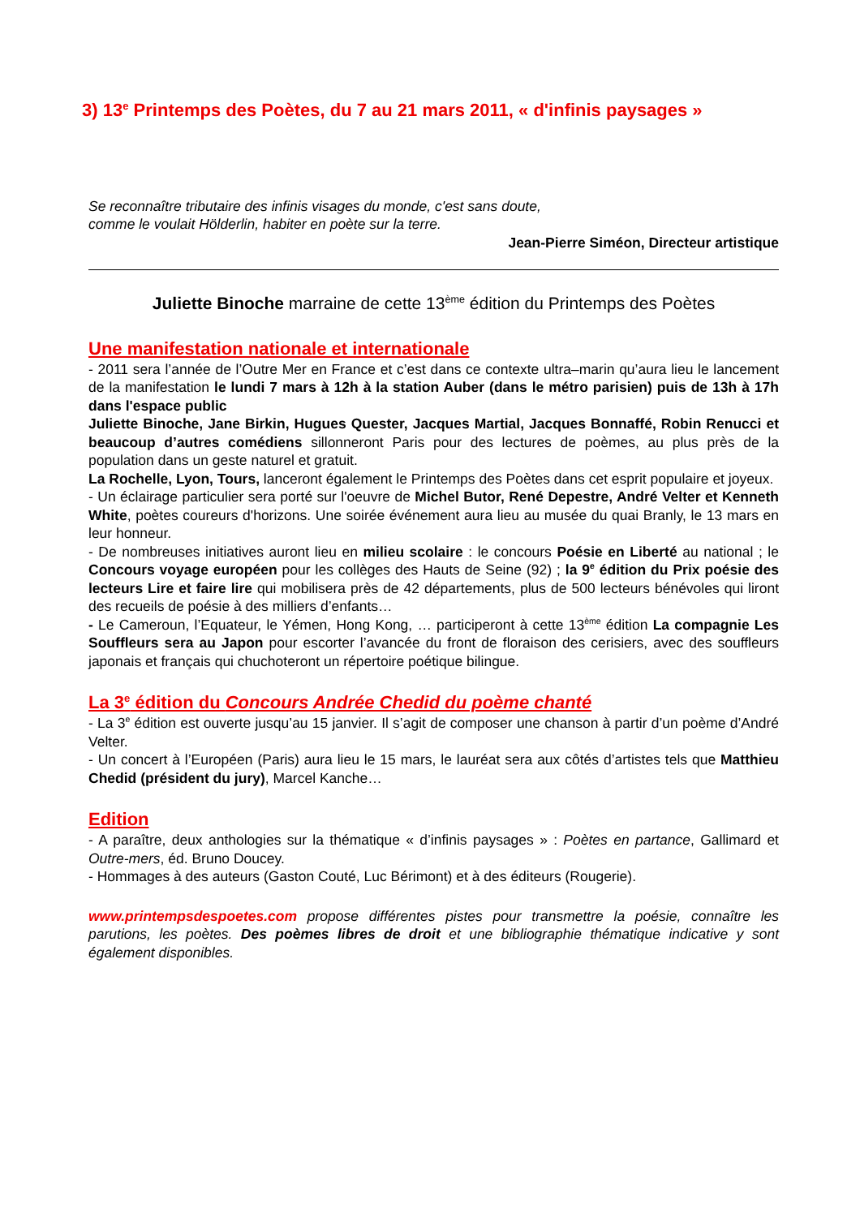3) 13<sup>e</sup> Printemps des Poètes, du 7 au 21 mars 2011, « d'infinis paysages »
Se reconnaître tributaire des infinis visages du monde, c'est sans doute,
comme le voulait Hölderlin, habiter en poète sur la terre.
Jean-Pierre Siméon, Directeur artistique
Juliette Binoche marraine de cette 13<sup>ème</sup> édition du Printemps des Poètes
Une manifestation nationale et internationale
- 2011 sera l’année de l’Outre Mer en France et c’est dans ce contexte ultra–marin qu’aura lieu le lancement de la manifestation le lundi 7 mars à 12h à la station Auber (dans le métro parisien) puis de 13h à 17h dans l'espace public
Juliette Binoche, Jane Birkin, Hugues Quester, Jacques Martial, Jacques Bonnaffé, Robin Renucci et beaucoup d’autres comédiens sillonneront Paris pour des lectures de poèmes, au plus près de la population dans un geste naturel et gratuit.
La Rochelle, Lyon, Tours, lanceront également le Printemps des Poètes dans cet esprit populaire et joyeux.
- Un éclairage particulier sera porté sur l'oeuvre de Michel Butor, René Depestre, André Velter et Kenneth White, poètes coureurs d'horizons. Une soirée événement aura lieu au musée du quai Branly, le 13 mars en leur honneur.
- De nombreuses initiatives auront lieu en milieu scolaire : le concours Poésie en Liberté au national ; le Concours voyage européen pour les collèges des Hauts de Seine (92) ; la 9<sup>e</sup> édition du Prix poésie des lecteurs Lire et faire lire qui mobilisera près de 42 départements, plus de 500 lecteurs bénévoles qui liront des recueils de poésie à des milliers d’enfants…
- Le Cameroun, l’Equateur, le Yémen, Hong Kong, … participeront à cette 13<sup>ème</sup> édition La compagnie Les Souffleurs sera au Japon pour escorter l’avancée du front de floraison des cerisiers, avec des souffleurs japonais et français qui chuchoteront un répertoire poétique bilingue.
La 3<sup>e</sup> édition du Concours Andrée Chedid du poème chanté
- La 3<sup>e</sup> édition est ouverte jusqu’au 15 janvier. Il s’agit de composer une chanson à partir d’un poème d’André Velter.
- Un concert à l’Européen (Paris) aura lieu le 15 mars, le lauréat sera aux côtés d’artistes tels que Matthieu Chedid (président du jury), Marcel Kanche…
Edition
- A paraître, deux anthologies sur la thématique « d’infinis paysages » : Poètes en partance, Gallimard et Outre-mers, éd. Bruno Doucey.
- Hommages à des auteurs (Gaston Couté, Luc Bérimont) et à des éditeurs (Rougerie).
www.printempsdespoetes.com propose différentes pistes pour transmettre la poésie, connaître les parutions, les poètes. Des poèmes libres de droit et une bibliographie thématique indicative y sont également disponibles.